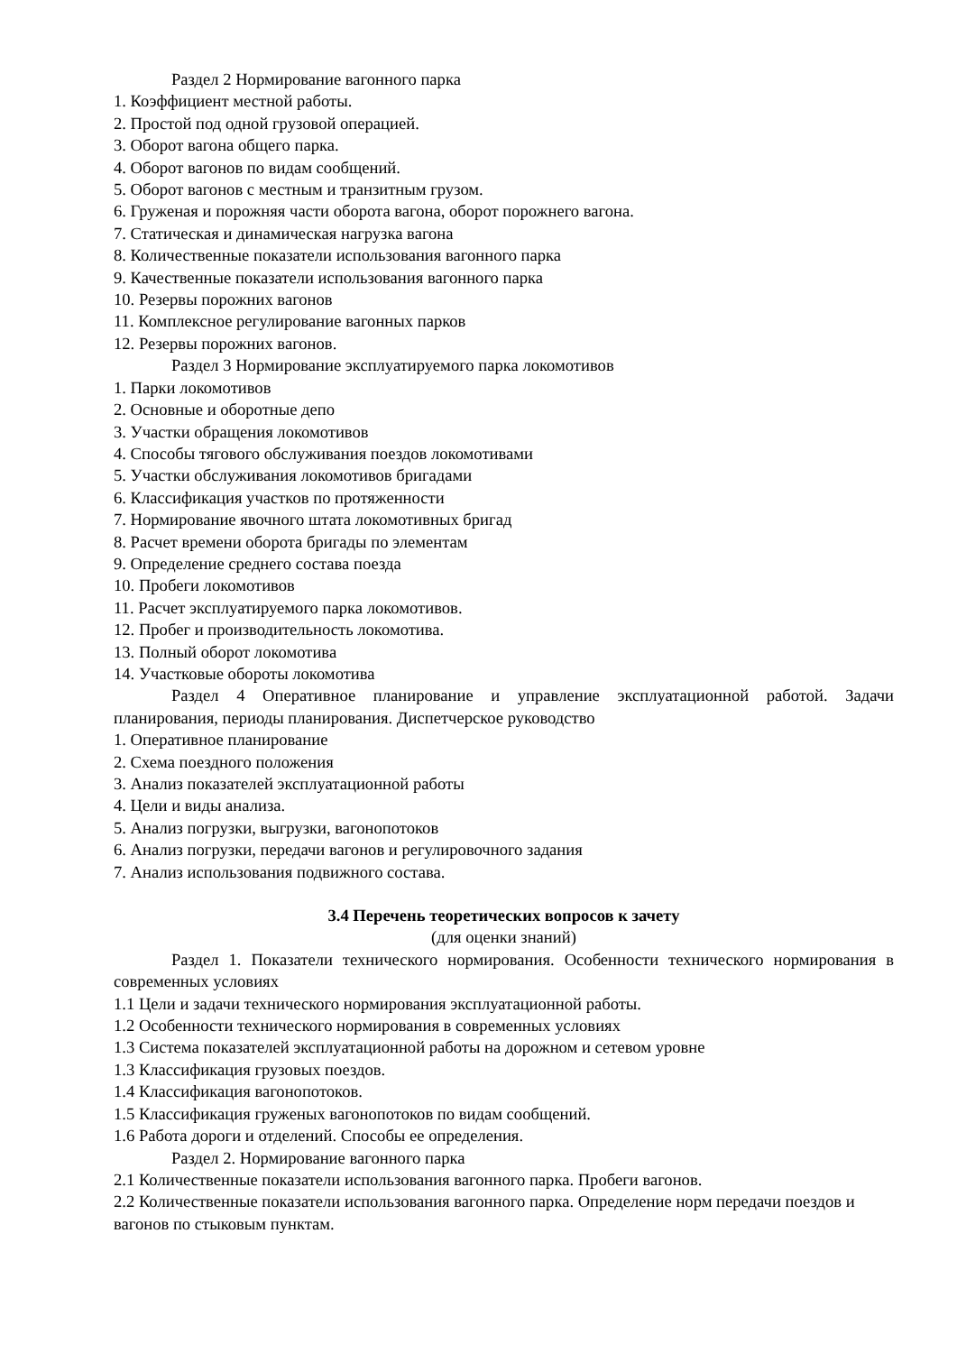Раздел 2 Нормирование вагонного парка
1. Коэффициент местной работы.
2. Простой под одной грузовой операцией.
3. Оборот вагона общего парка.
4. Оборот вагонов по видам сообщений.
5. Оборот вагонов с местным и транзитным грузом.
6. Груженая и порожняя части оборота вагона, оборот порожнего вагона.
7. Статическая и динамическая нагрузка вагона
8. Количественные показатели использования вагонного парка
9. Качественные показатели использования вагонного парка
10. Резервы порожних вагонов
11. Комплексное регулирование вагонных парков
12. Резервы порожних вагонов.
Раздел 3 Нормирование эксплуатируемого парка локомотивов
1. Парки локомотивов
2. Основные и оборотные депо
3. Участки обращения локомотивов
4. Способы тягового обслуживания поездов локомотивами
5. Участки обслуживания локомотивов бригадами
6. Классификация участков по протяженности
7. Нормирование явочного штата локомотивных бригад
8. Расчет времени оборота бригады по элементам
9. Определение среднего состава поезда
10. Пробеги локомотивов
11. Расчет эксплуатируемого парка локомотивов.
12. Пробег и производительность локомотива.
13. Полный оборот локомотива
14. Участковые обороты локомотива
Раздел 4 Оперативное планирование и управление эксплуатационной работой. Задачи планирования, периоды планирования. Диспетчерское руководство
1. Оперативное планирование
2. Схема поездного положения
3. Анализ показателей эксплуатационной работы
4. Цели и виды анализа.
5. Анализ погрузки, выгрузки, вагонопотоков
6. Анализ погрузки, передачи вагонов и регулировочного задания
7. Анализ использования подвижного состава.
3.4 Перечень теоретических вопросов к зачету
(для оценки знаний)
Раздел 1. Показатели технического нормирования. Особенности технического нормирования в современных условиях
1.1 Цели и задачи технического нормирования эксплуатационной работы.
1.2 Особенности технического нормирования в современных условиях
1.3 Система показателей эксплуатационной работы на дорожном и сетевом уровне
1.3 Классификация грузовых поездов.
1.4 Классификация вагонопотоков.
1.5 Классификация груженых вагонопотоков по видам сообщений.
1.6 Работа дороги и отделений. Способы ее определения.
Раздел 2. Нормирование вагонного парка
2.1 Количественные показатели использования вагонного парка. Пробеги вагонов.
2.2 Количественные показатели использования вагонного парка. Определение норм передачи поездов и вагонов по стыковым пунктам.